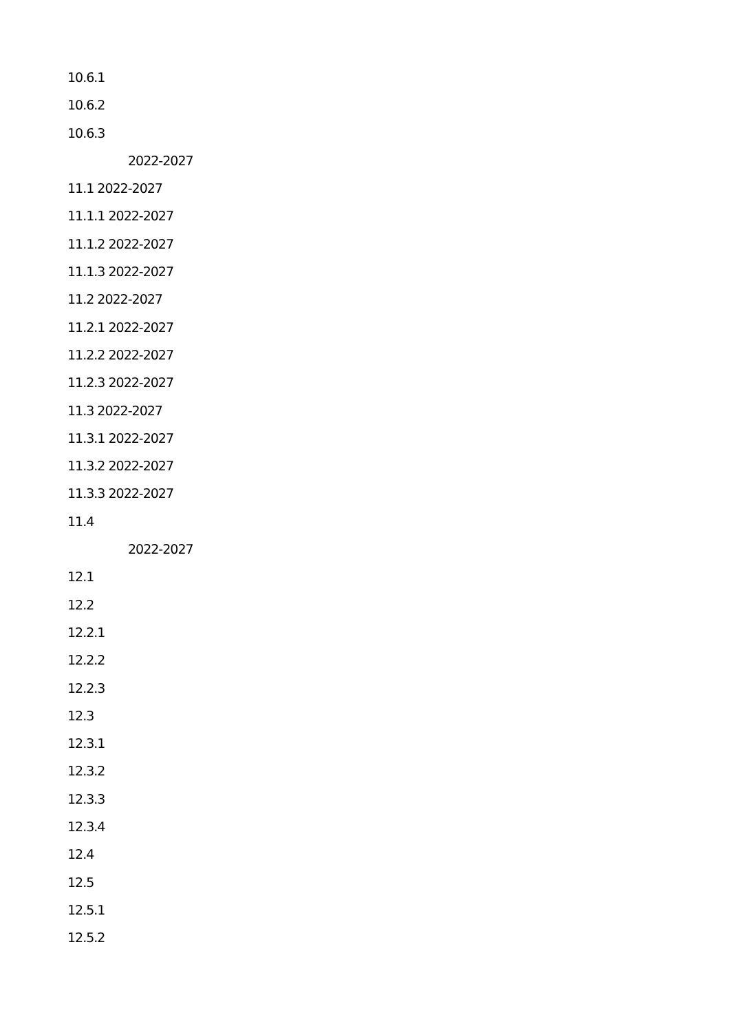10.6.1
10.6.2
10.6.3
2022-2027
11.1 2022-2027
11.1.1 2022-2027
11.1.2 2022-2027
11.1.3 2022-2027
11.2 2022-2027
11.2.1 2022-2027
11.2.2 2022-2027
11.2.3 2022-2027
11.3 2022-2027
11.3.1 2022-2027
11.3.2 2022-2027
11.3.3 2022-2027
11.4
2022-2027
12.1
12.2
12.2.1
12.2.2
12.2.3
12.3
12.3.1
12.3.2
12.3.3
12.3.4
12.4
12.5
12.5.1
12.5.2